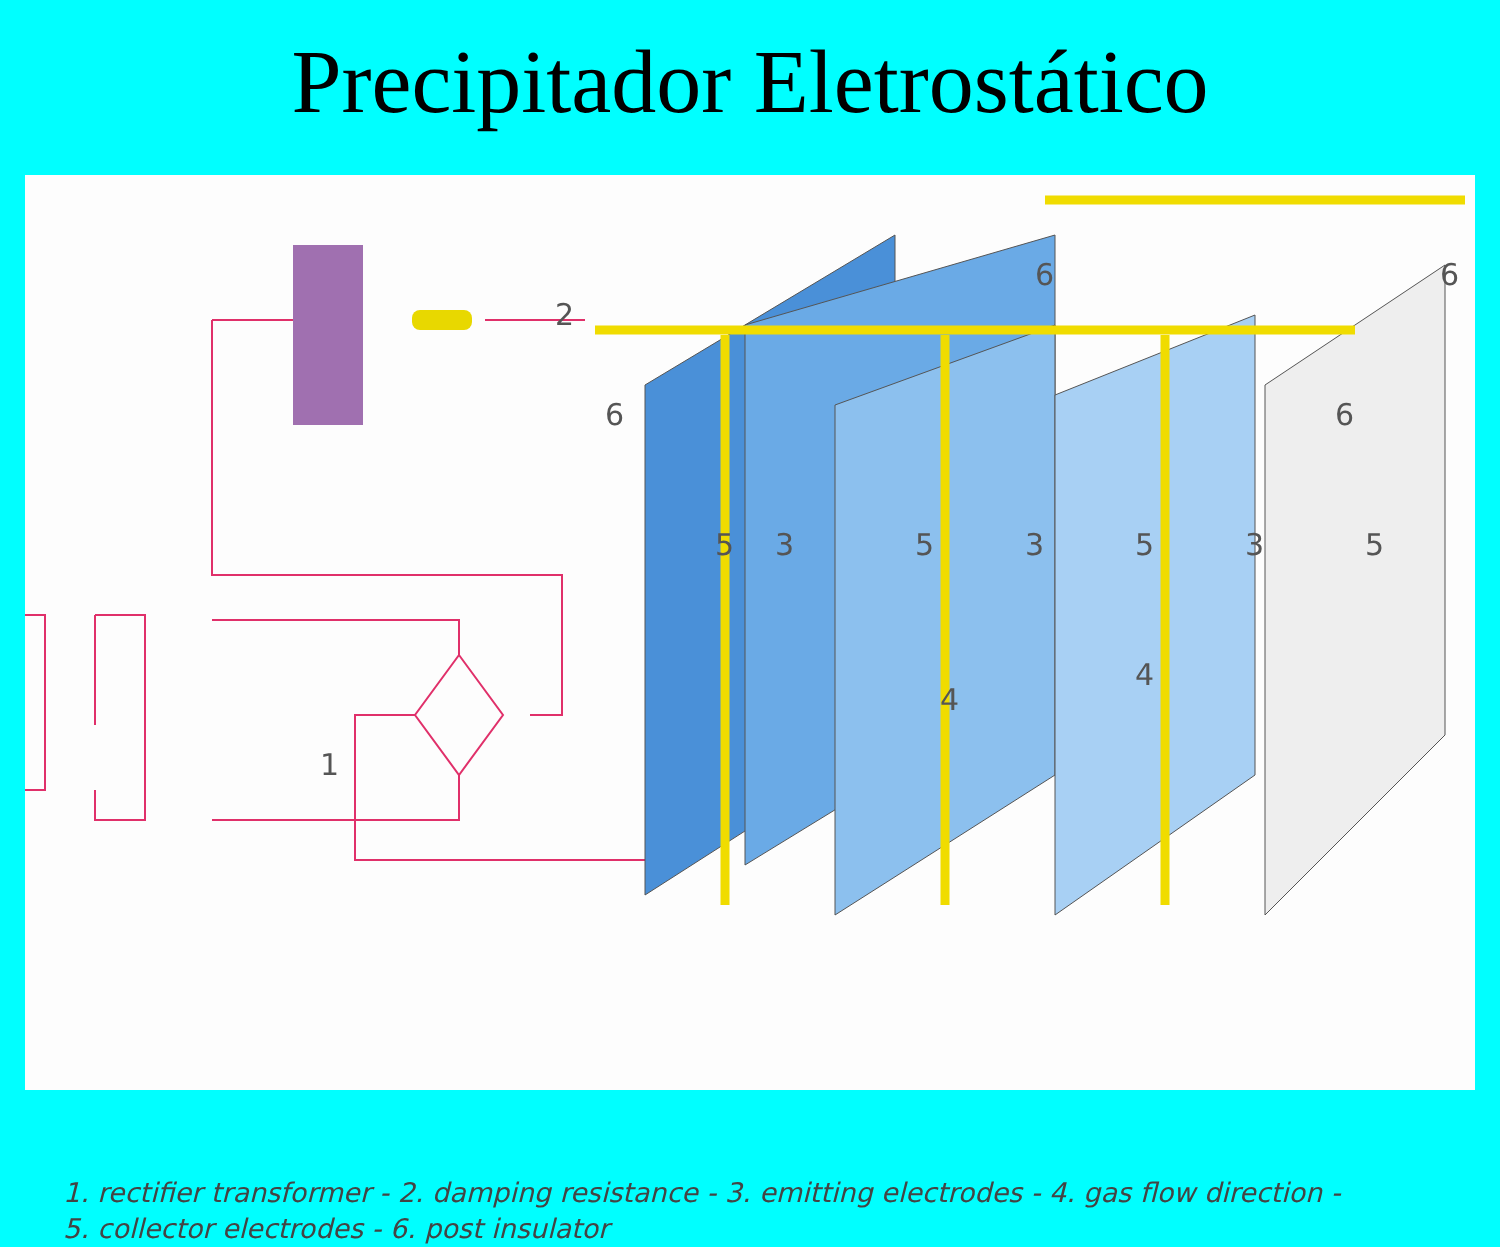Precipitador Eletrostático
2
6
6
6
6
1
5
3
5
3
5
3
5
4
4
1. rectifier transformer - 2. damping resistance - 3. emitting electrodes - 4. gas flow direction -
5. collector electrodes - 6. post insulator